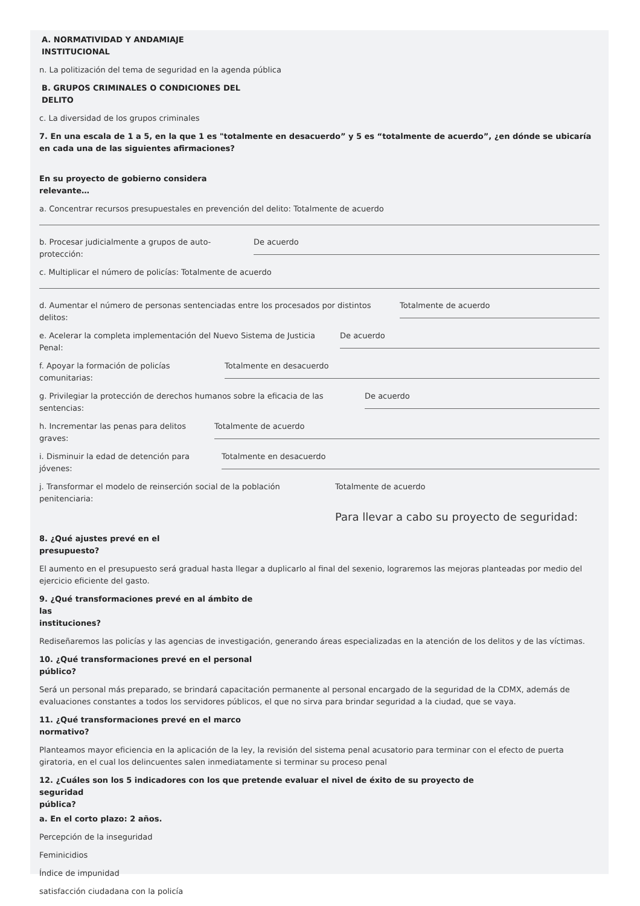A. NORMATIVIDAD Y ANDAMIAJE
INSTITUCIONAL
n. La politización del tema de seguridad en la agenda pública
B. GRUPOS CRIMINALES O CONDICIONES DEL
DELITO
c. La diversidad de los grupos criminales
7. En una escala de 1 a 5, en la que 1 es "totalmente en desacuerdo” y 5 es “totalmente de acuerdo”, ¿en dónde se ubicaría en cada una de las siguientes afirmaciones?
En su proyecto de gobierno considera
relevante…
a. Concentrar recursos presupuestales en prevención del delito: Totalmente de acuerdo
b. Procesar judicialmente a grupos de auto-protección:
De acuerdo
c. Multiplicar el número de policías: Totalmente de acuerdo
d. Aumentar el número de personas sentenciadas entre los procesados por distintos delitos:
Totalmente de acuerdo
e. Acelerar la completa implementación del Nuevo Sistema de Justicia Penal:
De acuerdo
f. Apoyar la formación de policías comunitarias:
Totalmente en desacuerdo
g. Privilegiar la protección de derechos humanos sobre la eficacia de las sentencias:
De acuerdo
h. Incrementar las penas para delitos graves:
Totalmente de acuerdo
i. Disminuir la edad de detención para jóvenes:
Totalmente en desacuerdo
j. Transformar el modelo de reinserción social de la población penitenciaria:
Totalmente de acuerdo
Para llevar a cabo su proyecto de seguridad:
8. ¿Qué ajustes prevé en el
presupuesto?
El aumento en el presupuesto será gradual hasta llegar a duplicarlo al final del sexenio, lograremos las mejoras planteadas por medio del ejercicio eficiente del gasto.
9. ¿Qué transformaciones prevé en al ámbito de las
instituciones?
Rediseñaremos las policías y las agencias de investigación, generando áreas especializadas en la atención de los delitos y de las víctimas.
10. ¿Qué transformaciones prevé en el personal
público?
Será un personal más preparado, se brindará capacitación permanente al personal encargado de la seguridad de la CDMX, además de evaluaciones constantes a todos los servidores públicos, el que no sirva para brindar seguridad a la ciudad, que se vaya.
11. ¿Qué transformaciones prevé en el marco
normativo?
Planteamos mayor eficiencia en la aplicación de la ley, la revisión del sistema penal acusatorio para terminar con el efecto de puerta giratoria, en el cual los delincuentes salen inmediatamente si terminar su proceso penal
12. ¿Cuáles son los 5 indicadores con los que pretende evaluar el nivel de éxito de su proyecto de seguridad
pública?
a. En el corto plazo: 2 años.
Percepción de la inseguridad
Feminicidios
Índice de impunidad
satisfacción ciudadana con la policía